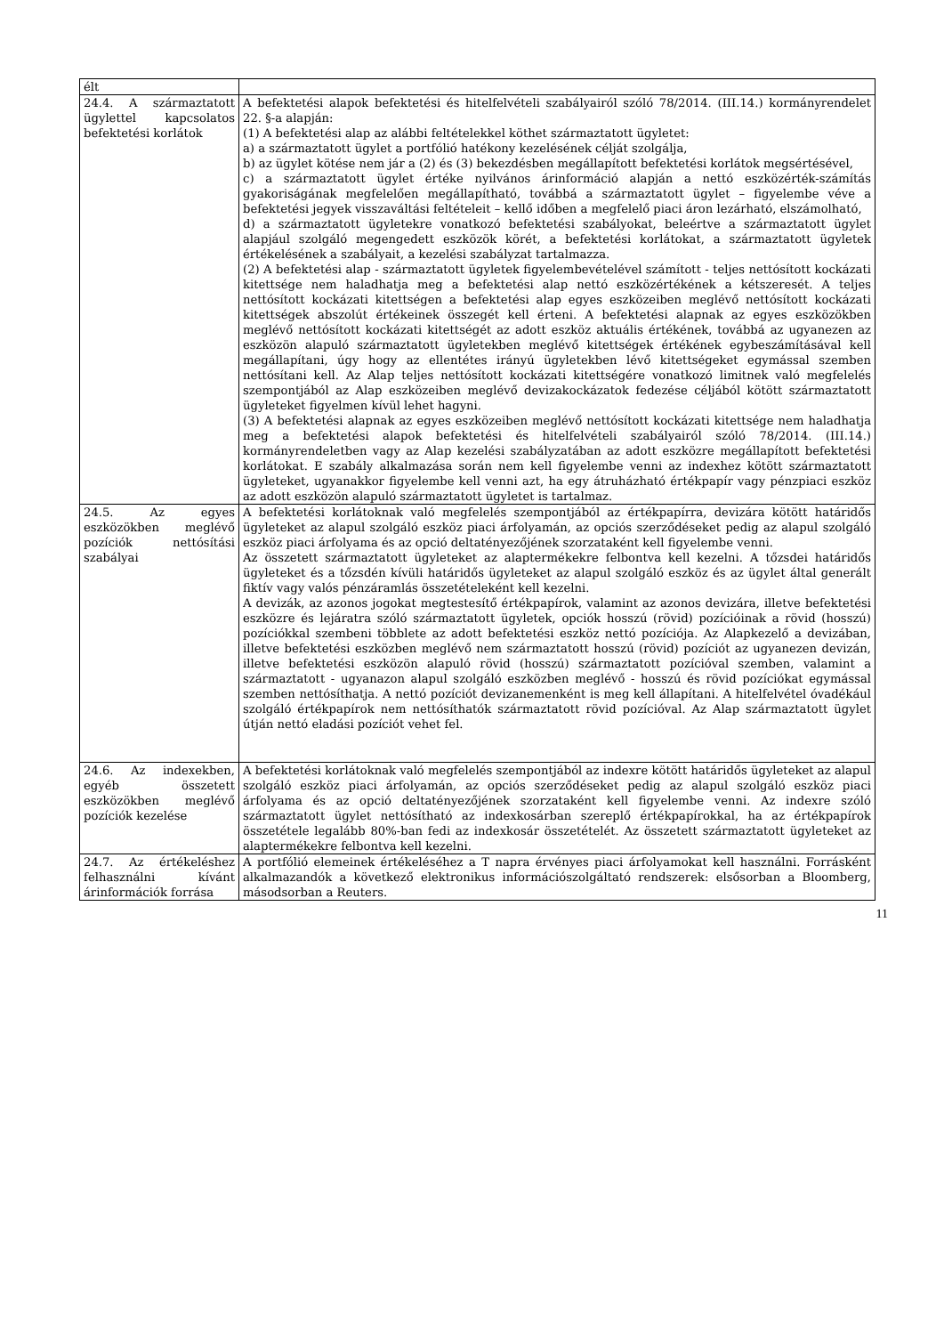| élt | |
| 24.4. A származtatott ügylettel kapcsolatos befektetési korlátok | A befektetési alapok befektetési és hitelfelvételi szabályairól szóló 78/2014. (III.14.) kormányrendelet 22. §-a alapján: (1) A befektetési alap az alábbi feltételekkel köthet származtatott ügyletet: a) a származtatott ügylet a portfólió hatékony kezelésének célját szolgálja, b) az ügylet kötése nem jár a (2) és (3) bekezdésben megállapított befektetési korlátok megsértésével, c) a származtatott ügylet értéke nyilvános árinformáció alapján a nettó eszközérték-számítás gyakoriságának megfelelően megállapítható, továbbá a származtatott ügylet – figyelembe véve a befektetési jegyek visszaváltási feltételeit – kellő időben a megfelelő piaci áron lezárható, elszámolható, d) a származtatott ügyletekre vonatkozó befektetési szabályokat, beleértve a származtatott ügylet alapjául szolgáló megengedett eszközök körét, a befektetési korlátokat, a származtatott ügyletek értékelésének a szabályait, a kezelési szabályzat tartalmazza. (2) A befektetési alap - származtatott ügyletek figyelembevételével számított - teljes nettósított kockázati kitettsége nem haladhatja meg a befektetési alap nettó eszközértékének a kétszeresét. A teljes nettósított kockázati kitettségen a befektetési alap egyes eszközeiben meglévő nettósított kockázati kitettségek abszolút értékeinek összegét kell érteni. A befektetési alapnak az egyes eszközökben meglévő nettósított kockázati kitettségét az adott eszköz aktuális értékének, továbbá az ugyanezen az eszközön alapuló származtatott ügyletekben meglévő kitettségek értékének egybeszámításával kell megállapítani, úgy hogy az ellentétes irányú ügyletekben lévő kitettségeket egymással szemben nettósítani kell. Az Alap teljes nettósított kockázati kitettségére vonatkozó limitnek való megfelelés szempontjából az Alap eszközeiben meglévő devizakockázatok fedezése céljából kötött származtatott ügyleteket figyelmen kívül lehet hagyni. (3) A befektetési alapnak az egyes eszközeiben meglévő nettósított kockázati kitettsége nem haladhatja meg a befektetési alapok befektetési és hitelfelvételi szabályairól szóló 78/2014. (III.14.) kormányrendeletben vagy az Alap kezelési szabályzatában az adott eszközre megállapított befektetési korlátokat. E szabály alkalmazása során nem kell figyelembe venni az indexhez kötött származtatott ügyleteket, ugyanakkor figyelembe kell venni azt, ha egy átruházható értékpapír vagy pénzpiaci eszköz az adott eszközön alapuló származtatott ügyletet is tartalmaz. |
| 24.5. Az egyes eszközökben meglévő pozíciók nettósítási szabályai | A befektetési korlátoknak való megfelelés szempontjából az értékpapírra, devizára kötött határidős ügyleteket az alapul szolgáló eszköz piaci árfolyamán, az opciós szerződéseket pedig az alapul szolgáló eszköz piaci árfolyama és az opció deltatényezőjének szorzataként kell figyelembe venni. Az összetett származtatott ügyleteket az alaptermékekre felbontva kell kezelni. A tőzsdei határidős ügyleteket és a tőzsdén kívüli határidős ügyleteket az alapul szolgáló eszköz és az ügylet által generált fiktív vagy valós pénzáramlás összetételeként kell kezelni. A devizák, az azonos jogokat megtestesítő értékpapírok, valamint az azonos devizára, illetve befektetési eszközre és lejáratra szóló származtatott ügyletek, opciók hosszú (rövid) pozícióinak a rövid (hosszú) pozíciókkal szembeni többlete az adott befektetési eszköz nettó pozíciója. Az Alapkezelő a devizában, illetve befektetési eszközben meglévő nem származtatott hosszú (rövid) pozíciót az ugyanezen devizán, illetve befektetési eszközön alapuló rövid (hosszú) származtatott pozícióval szemben, valamint a származtatott - ugyanazon alapul szolgáló eszközben meglévő - hosszú és rövid pozíciókat egymással szemben nettósíthatja. A nettó pozíciót devizanemenként is meg kell állapítani. A hitelfelvétel óvadékául szolgáló értékpapírok nem nettósíthatók származtatott rövid pozícióval. Az Alap származtatott ügylet útján nettó eladási pozíciót vehet fel. |
| 24.6. Az indexekben, egyéb összetett eszközökben meglévő pozíciók kezelése | A befektetési korlátoknak való megfelelés szempontjából az indexre kötött határidős ügyleteket az alapul szolgáló eszköz piaci árfolyamán, az opciós szerződéseket pedig az alapul szolgáló eszköz piaci árfolyama és az opció deltatényezőjének szorzataként kell figyelembe venni. Az indexre szóló származtatott ügylet nettósítható az indexkosárban szereplő értékpapírokkal, ha az értékpapírok összetétele legalább 80%-ban fedi az indexkosár összetételét. Az összetett származtatott ügyleteket az alaptermékekre felbontva kell kezelni. |
| 24.7. Az értékeléshez felhasználni kívánt árinformációk forrása | A portfólió elemeinek értékeléséhez a T napra érvényes piaci árfolyamokat kell használni. Forrásként alkalmazandók a következő elektronikus információszolgáltató rendszerek: elsősorban a Bloomberg, másodsorban a Reuters. |
11